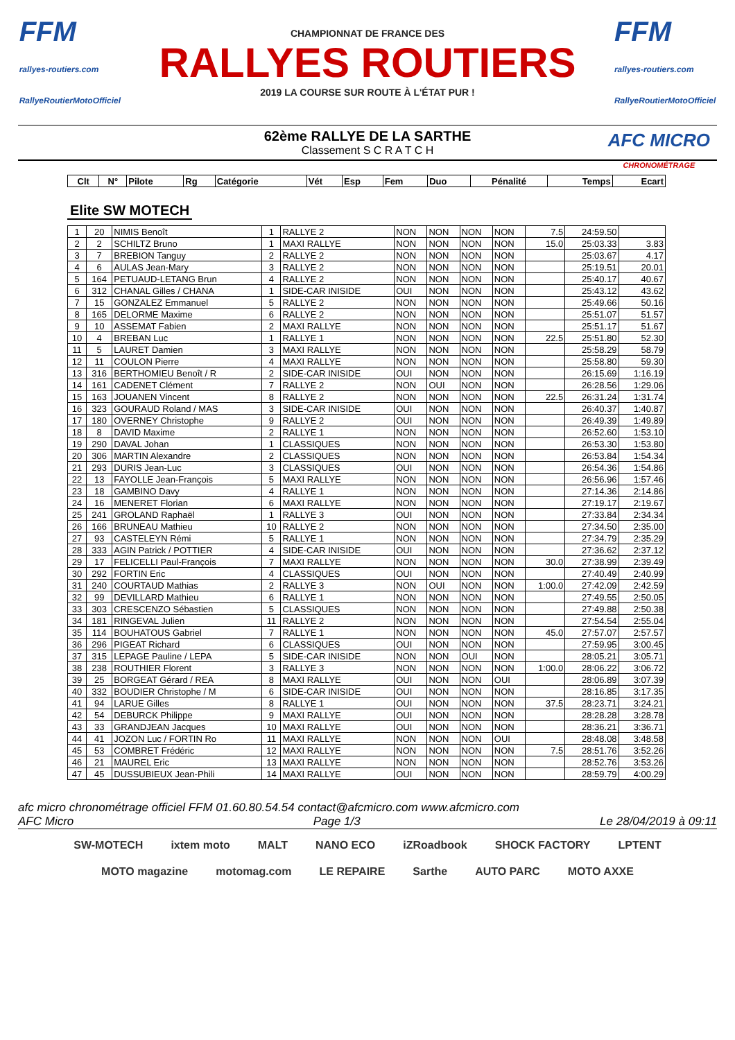FFM
rallyes-routiers.com
RallyeRoutierMotoOfficiel
CHAMPIONNAT DE FRANCE DES
RALLYES ROUTIERS
2019 LA COURSE SUR ROUTE À L'ÉTAT PUR !
FFM
rallyes-routiers.com
RallyeRoutierMotoOfficiel
62ème RALLYE DE LA SARTHE
Classement S C R A T C H
AFC MICRO
CHRONOMÉTRAGE
| Clt | N° | Pilote | Rg | Catégorie | Vét | Esp | Fem | Duo | Pénalité | Temps | Ecart |
| --- | --- | --- | --- | --- | --- | --- | --- | --- | --- | --- | --- |
Elite SW MOTECH
| 1 | 20 | NIMIS Benoît | 1 | RALLYE 2 | NON | NON | NON | NON | 7.5 | 24:59.50 | |
| 2 | 2 | SCHILTZ Bruno | 1 | MAXI RALLYE | NON | NON | NON | NON | 15.0 | 25:03.33 | 3.83 |
| 3 | 7 | BREBION Tanguy | 2 | RALLYE 2 | NON | NON | NON | NON | | 25:03.67 | 4.17 |
| 4 | 6 | AULAS Jean-Mary | 3 | RALLYE 2 | NON | NON | NON | NON | | 25:19.51 | 20.01 |
| 5 | 164 | PETUAUD-LETANG Brun | 4 | RALLYE 2 | NON | NON | NON | NON | | 25:40.17 | 40.67 |
| 6 | 312 | CHANAL Gilles / CHANA | 1 | SIDE-CAR INISIDE | OUI | NON | NON | NON | | 25:43.12 | 43.62 |
| 7 | 15 | GONZALEZ Emmanuel | 5 | RALLYE 2 | NON | NON | NON | NON | | 25:49.66 | 50.16 |
| 8 | 165 | DELORME Maxime | 6 | RALLYE 2 | NON | NON | NON | NON | | 25:51.07 | 51.57 |
| 9 | 10 | ASSEMAT Fabien | 2 | MAXI RALLYE | NON | NON | NON | NON | | 25:51.17 | 51.67 |
| 10 | 4 | BREBAN Luc | 1 | RALLYE 1 | NON | NON | NON | NON | 22.5 | 25:51.80 | 52.30 |
| 11 | 5 | LAURET Damien | 3 | MAXI RALLYE | NON | NON | NON | NON | | 25:58.29 | 58.79 |
| 12 | 11 | COULON Pierre | 4 | MAXI RALLYE | NON | NON | NON | NON | | 25:58.80 | 59.30 |
| 13 | 316 | BERTHOMIEU Benoît / R | 2 | SIDE-CAR INISIDE | OUI | NON | NON | NON | | 26:15.69 | 1:16.19 |
| 14 | 161 | CADENET Clément | 7 | RALLYE 2 | NON | OUI | NON | NON | | 26:28.56 | 1:29.06 |
| 15 | 163 | JOUANEN Vincent | 8 | RALLYE 2 | NON | NON | NON | NON | 22.5 | 26:31.24 | 1:31.74 |
| 16 | 323 | GOURAUD Roland / MAS | 3 | SIDE-CAR INISIDE | OUI | NON | NON | NON | | 26:40.37 | 1:40.87 |
| 17 | 180 | OVERNEY Christophe | 9 | RALLYE 2 | OUI | NON | NON | NON | | 26:49.39 | 1:49.89 |
| 18 | 8 | DAVID Maxime | 2 | RALLYE 1 | NON | NON | NON | NON | | 26:52.60 | 1:53.10 |
| 19 | 290 | DAVAL Johan | 1 | CLASSIQUES | NON | NON | NON | NON | | 26:53.30 | 1:53.80 |
| 20 | 306 | MARTIN Alexandre | 2 | CLASSIQUES | NON | NON | NON | NON | | 26:53.84 | 1:54.34 |
| 21 | 293 | DURIS Jean-Luc | 3 | CLASSIQUES | OUI | NON | NON | NON | | 26:54.36 | 1:54.86 |
| 22 | 13 | FAYOLLE Jean-François | 5 | MAXI RALLYE | NON | NON | NON | NON | | 26:56.96 | 1:57.46 |
| 23 | 18 | GAMBINO Davy | 4 | RALLYE 1 | NON | NON | NON | NON | | 27:14.36 | 2:14.86 |
| 24 | 16 | MENERET Florian | 6 | MAXI RALLYE | NON | NON | NON | NON | | 27:19.17 | 2:19.67 |
| 25 | 241 | GROLAND Raphaël | 1 | RALLYE 3 | OUI | NON | NON | NON | | 27:33.84 | 2:34.34 |
| 26 | 166 | BRUNEAU Mathieu | 10 | RALLYE 2 | NON | NON | NON | NON | | 27:34.50 | 2:35.00 |
| 27 | 93 | CASTELEYN Rémi | 5 | RALLYE 1 | NON | NON | NON | NON | | 27:34.79 | 2:35.29 |
| 28 | 333 | AGIN Patrick / POTTIER | 4 | SIDE-CAR INISIDE | OUI | NON | NON | NON | | 27:36.62 | 2:37.12 |
| 29 | 17 | FELICELLI Paul-François | 7 | MAXI RALLYE | NON | NON | NON | NON | 30.0 | 27:38.99 | 2:39.49 |
| 30 | 292 | FORTIN Eric | 4 | CLASSIQUES | OUI | NON | NON | NON | | 27:40.49 | 2:40.99 |
| 31 | 240 | COURTAUD Mathias | 2 | RALLYE 3 | NON | OUI | NON | NON | 1:00.0 | 27:42.09 | 2:42.59 |
| 32 | 99 | DEVILLARD Mathieu | 6 | RALLYE 1 | NON | NON | NON | NON | | 27:49.55 | 2:50.05 |
| 33 | 303 | CRESCENZO Sébastien | 5 | CLASSIQUES | NON | NON | NON | NON | | 27:49.88 | 2:50.38 |
| 34 | 181 | RINGEVAL Julien | 11 | RALLYE 2 | NON | NON | NON | NON | | 27:54.54 | 2:55.04 |
| 35 | 114 | BOUHATOUS Gabriel | 7 | RALLYE 1 | NON | NON | NON | NON | 45.0 | 27:57.07 | 2:57.57 |
| 36 | 296 | PIGEAT Richard | 6 | CLASSIQUES | OUI | NON | NON | NON | | 27:59.95 | 3:00.45 |
| 37 | 315 | LEPAGE Pauline / LEPA | 5 | SIDE-CAR INISIDE | NON | NON | OUI | NON | | 28:05.21 | 3:05.71 |
| 38 | 238 | ROUTHIER Florent | 3 | RALLYE 3 | NON | NON | NON | NON | 1:00.0 | 28:06.22 | 3:06.72 |
| 39 | 25 | BORGEAT Gérard / REA | 8 | MAXI RALLYE | OUI | NON | NON | OUI | | 28:06.89 | 3:07.39 |
| 40 | 332 | BOUDIER Christophe / M | 6 | SIDE-CAR INISIDE | OUI | NON | NON | NON | | 28:16.85 | 3:17.35 |
| 41 | 94 | LARUE Gilles | 8 | RALLYE 1 | OUI | NON | NON | NON | 37.5 | 28:23.71 | 3:24.21 |
| 42 | 54 | DEBURCK Philippe | 9 | MAXI RALLYE | OUI | NON | NON | NON | | 28:28.28 | 3:28.78 |
| 43 | 33 | GRANDJEAN Jacques | 10 | MAXI RALLYE | OUI | NON | NON | NON | | 28:36.21 | 3:36.71 |
| 44 | 41 | JOZON Luc / FORTIN Ro | 11 | MAXI RALLYE | NON | NON | NON | OUI | | 28:48.08 | 3:48.58 |
| 45 | 53 | COMBRET Frédéric | 12 | MAXI RALLYE | NON | NON | NON | NON | 7.5 | 28:51.76 | 3:52.26 |
| 46 | 21 | MAUREL Eric | 13 | MAXI RALLYE | NON | NON | NON | NON | | 28:52.76 | 3:53.26 |
| 47 | 45 | DUSSUBIEUX Jean-Phili | 14 | MAXI RALLYE | OUI | NON | NON | NON | | 28:59.79 | 4:00.29 |
afc micro chronométrage officiel FFM 01.60.80.54.54 contact@afcmicro.com www.afcmicro.com
AFC Micro Page 1/3 Le 28/04/2019 à 09:11
SW-MOTECH ixtem moto MALT NANO ECO iZRoadbook SHOCK FACTORY LPTENT MOTO magazine motomag.com LE REPAIRE Sarthe AUTO PARC MOTO AXXE